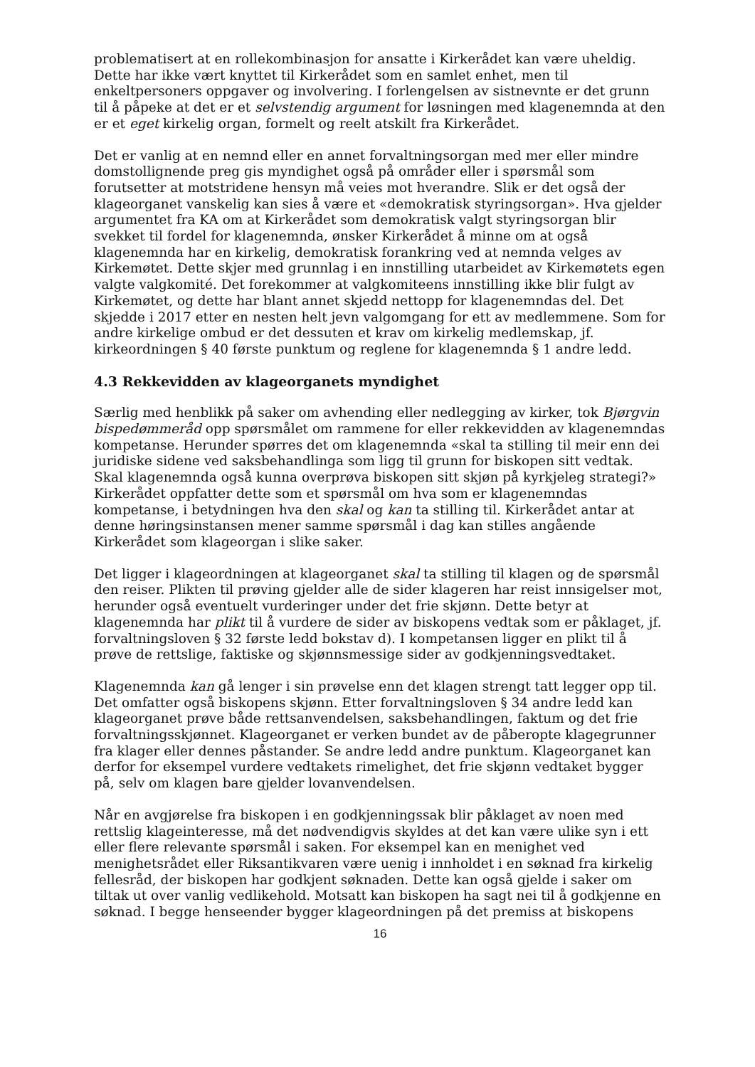problematisert at en rollekombinasjon for ansatte i Kirkerådet kan være uheldig. Dette har ikke vært knyttet til Kirkerådet som en samlet enhet, men til enkeltpersoners oppgaver og involvering. I forlengelsen av sistnevnte er det grunn til å påpeke at det er et selvstendig argument for løsningen med klagenemnda at den er et eget kirkelig organ, formelt og reelt atskilt fra Kirkerådet.
Det er vanlig at en nemnd eller en annet forvaltningsorgan med mer eller mindre domstollignende preg gis myndighet også på områder eller i spørsmål som forutsetter at motstridene hensyn må veies mot hverandre. Slik er det også der klageorganet vanskelig kan sies å være et «demokratisk styringsorgan». Hva gjelder argumentet fra KA om at Kirkerådet som demokratisk valgt styringsorgan blir svekket til fordel for klagenemnda, ønsker Kirkerådet å minne om at også klagenemnda har en kirkelig, demokratisk forankring ved at nemnda velges av Kirkemøtet. Dette skjer med grunnlag i en innstilling utarbeidet av Kirkemøtets egen valgte valgkomité. Det forekommer at valgkomiteens innstilling ikke blir fulgt av Kirkemøtet, og dette har blant annet skjedd nettopp for klagenemndas del. Det skjedde i 2017 etter en nesten helt jevn valgomgang for ett av medlemmene. Som for andre kirkelige ombud er det dessuten et krav om kirkelig medlemskap, jf. kirkeordningen § 40 første punktum og reglene for klagenemnda § 1 andre ledd.
4.3 Rekkevidden av klageorganets myndighet
Særlig med henblikk på saker om avhending eller nedlegging av kirker, tok Bjørgvin bispedømmeråd opp spørsmålet om rammene for eller rekkevidden av klagenemndas kompetanse. Herunder spørres det om klagenemnda «skal ta stilling til meir enn dei juridiske sidene ved saksbehandlinga som ligg til grunn for biskopen sitt vedtak. Skal klagenemnda også kunna overprøva biskopen sitt skjøn på kyrkjeleg strategi?» Kirkerådet oppfatter dette som et spørsmål om hva som er klagenemndas kompetanse, i betydningen hva den skal og kan ta stilling til. Kirkerådet antar at denne høringsinstansen mener samme spørsmål i dag kan stilles angående Kirkerådet som klageorgan i slike saker.
Det ligger i klageordningen at klageorganet skal ta stilling til klagen og de spørsmål den reiser. Plikten til prøving gjelder alle de sider klageren har reist innsigelser mot, herunder også eventuelt vurderinger under det frie skjønn. Dette betyr at klagenemnda har plikt til å vurdere de sider av biskopens vedtak som er påklaget, jf. forvaltningsloven § 32 første ledd bokstav d). I kompetansen ligger en plikt til å prøve de rettslige, faktiske og skjønnsmessige sider av godkjenningsvedtaket.
Klagenemnda kan gå lenger i sin prøvelse enn det klagen strengt tatt legger opp til. Det omfatter også biskopens skjønn. Etter forvaltningsloven § 34 andre ledd kan klageorganet prøve både rettsanvendelsen, saksbehandlingen, faktum og det frie forvaltningsskjønnet. Klageorganet er verken bundet av de påberopte klagegrunner fra klager eller dennes påstander. Se andre ledd andre punktum. Klageorganet kan derfor for eksempel vurdere vedtakets rimelighet, det frie skjønn vedtaket bygger på, selv om klagen bare gjelder lovanvendelsen.
Når en avgjørelse fra biskopen i en godkjenningssak blir påklaget av noen med rettslig klageinteresse, må det nødvendigvis skyldes at det kan være ulike syn i ett eller flere relevante spørsmål i saken. For eksempel kan en menighet ved menighetsrådet eller Riksantikvaren være uenig i innholdet i en søknad fra kirkelig fellesråd, der biskopen har godkjent søknaden. Dette kan også gjelde i saker om tiltak ut over vanlig vedlikehold. Motsatt kan biskopen ha sagt nei til å godkjenne en søknad. I begge henseender bygger klageordningen på det premiss at biskopens
16